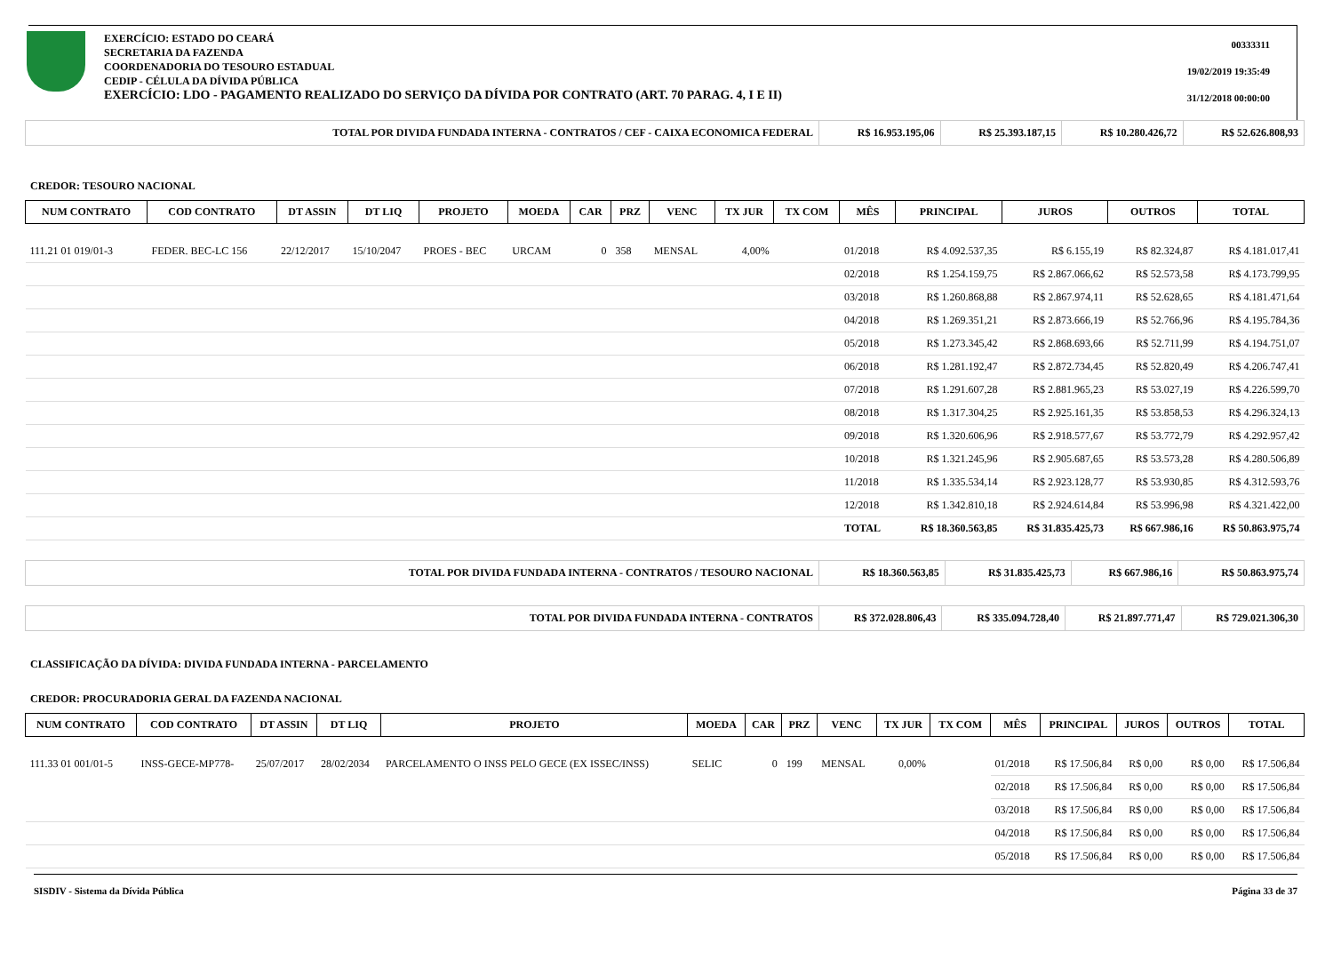EXERCÍCIO: ESTADO DO CEARÁ
SECRETARIA DA FAZENDA
COORDENADORIA DO TESOURO ESTADUAL
CEDIP - CÉLULA DA DÍVIDA PÚBLICA
EXERCÍCIO: LDO - PAGAMENTO REALIZADO DO SERVIÇO DA DÍVIDA POR CONTRATO (ART. 70 PARAG. 4, I E II)
00333311
19/02/2019 19:35:49
31/12/2018 00:00:00
| TOTAL POR DIVIDA FUNDADA INTERNA - CONTRATOS / CEF - CAIXA ECONOMICA FEDERAL | R$ 16.953.195,06 | R$ 25.393.187,15 | R$ 10.280.426,72 | R$ 52.626.808,93 |
CREDOR: TESOURO NACIONAL
| NUM CONTRATO | COD CONTRATO | DT ASSIN | DT LIQ | PROJETO | MOEDA | CAR | PRZ | VENC | TX JUR | TX COM | MÊS | PRINCIPAL | JUROS | OUTROS | TOTAL |
| --- | --- | --- | --- | --- | --- | --- | --- | --- | --- | --- | --- | --- | --- | --- | --- |
| 111.21 01 019/01-3 | FEDER. BEC-LC 156 | 22/12/2017 | 15/10/2047 | PROES - BEC | URCAM | 0 | 358 | MENSAL | 4,00% | | 01/2018 | R$ 4.092.537,35 | R$ 6.155,19 | R$ 82.324,87 | R$ 4.181.017,41 |
| | | | | | | | | | | | 02/2018 | R$ 1.254.159,75 | R$ 2.867.066,62 | R$ 52.573,58 | R$ 4.173.799,95 |
| | | | | | | | | | | | 03/2018 | R$ 1.260.868,88 | R$ 2.867.974,11 | R$ 52.628,65 | R$ 4.181.471,64 |
| | | | | | | | | | | | 04/2018 | R$ 1.269.351,21 | R$ 2.873.666,19 | R$ 52.766,96 | R$ 4.195.784,36 |
| | | | | | | | | | | | 05/2018 | R$ 1.273.345,42 | R$ 2.868.693,66 | R$ 52.711,99 | R$ 4.194.751,07 |
| | | | | | | | | | | | 06/2018 | R$ 1.281.192,47 | R$ 2.872.734,45 | R$ 52.820,49 | R$ 4.206.747,41 |
| | | | | | | | | | | | 07/2018 | R$ 1.291.607,28 | R$ 2.881.965,23 | R$ 53.027,19 | R$ 4.226.599,70 |
| | | | | | | | | | | | 08/2018 | R$ 1.317.304,25 | R$ 2.925.161,35 | R$ 53.858,53 | R$ 4.296.324,13 |
| | | | | | | | | | | | 09/2018 | R$ 1.320.606,96 | R$ 2.918.577,67 | R$ 53.772,79 | R$ 4.292.957,42 |
| | | | | | | | | | | | 10/2018 | R$ 1.321.245,96 | R$ 2.905.687,65 | R$ 53.573,28 | R$ 4.280.506,89 |
| | | | | | | | | | | | 11/2018 | R$ 1.335.534,14 | R$ 2.923.128,77 | R$ 53.930,85 | R$ 4.312.593,76 |
| | | | | | | | | | | | 12/2018 | R$ 1.342.810,18 | R$ 2.924.614,84 | R$ 53.996,98 | R$ 4.321.422,00 |
| | | | | | | | | | | | TOTAL | R$ 18.360.563,85 | R$ 31.835.425,73 | R$ 667.986,16 | R$ 50.863.975,74 |
| TOTAL POR DIVIDA FUNDADA INTERNA - CONTRATOS / TESOURO NACIONAL | R$ 18.360.563,85 | R$ 31.835.425,73 | R$ 667.986,16 | R$ 50.863.975,74 |
| TOTAL POR DIVIDA FUNDADA INTERNA - CONTRATOS | R$ 372.028.806,43 | R$ 335.094.728,40 | R$ 21.897.771,47 | R$ 729.021.306,30 |
CLASSIFICAÇÃO DA DÍVIDA: DIVIDA FUNDADA INTERNA - PARCELAMENTO
CREDOR: PROCURADORIA GERAL DA FAZENDA NACIONAL
| NUM CONTRATO | COD CONTRATO | DT ASSIN | DT LIQ | PROJETO | MOEDA | CAR | PRZ | VENC | TX JUR | TX COM | MÊS | PRINCIPAL | JUROS | OUTROS | TOTAL |
| --- | --- | --- | --- | --- | --- | --- | --- | --- | --- | --- | --- | --- | --- | --- | --- |
| 111.33 01 001/01-5 | INSS-GECE-MP778- | 25/07/2017 | 28/02/2034 | PARCELAMENTO O INSS PELO GECE (EX ISSEC/INSS) | SELIC | 0 | 199 | MENSAL | 0,00% | | 01/2018 | R$ 17.506,84 | R$ 0,00 | R$ 0,00 | R$ 17.506,84 |
| | | | | | | | | | | | 02/2018 | R$ 17.506,84 | R$ 0,00 | R$ 0,00 | R$ 17.506,84 |
| | | | | | | | | | | | 03/2018 | R$ 17.506,84 | R$ 0,00 | R$ 0,00 | R$ 17.506,84 |
| | | | | | | | | | | | 04/2018 | R$ 17.506,84 | R$ 0,00 | R$ 0,00 | R$ 17.506,84 |
| | | | | | | | | | | | 05/2018 | R$ 17.506,84 | R$ 0,00 | R$ 0,00 | R$ 17.506,84 |
SISDIV - Sistema da Dívida Pública Página 33 de 37